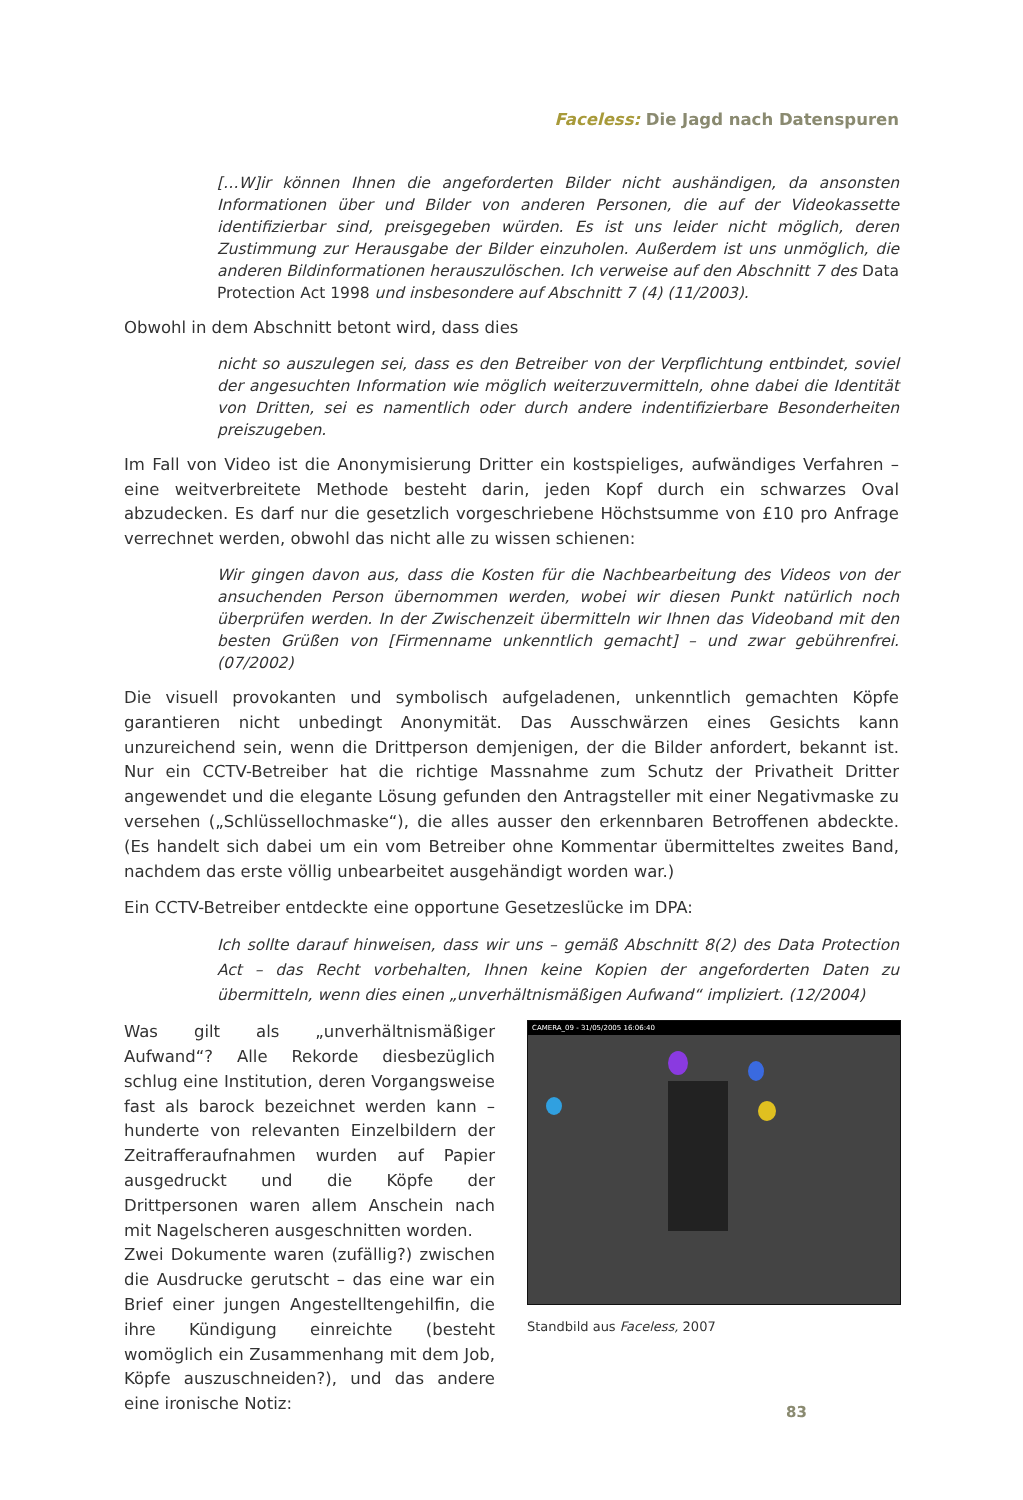Faceless: Die Jagd nach Datenspuren
[…W]ir können Ihnen die angeforderten Bilder nicht aushändigen, da ansonsten Informationen über und Bilder von anderen Personen, die auf der Videokassette identifizierbar sind, preisgegeben würden. Es ist uns leider nicht möglich, deren Zustimmung zur Herausgabe der Bilder einzuholen. Außerdem ist uns unmöglich, die anderen Bildinformationen herauszulöschen. Ich verweise auf den Abschnitt 7 des Data Protection Act 1998 und insbesondere auf Abschnitt 7 (4) (11/2003).
Obwohl in dem Abschnitt betont wird, dass dies
nicht so auszulegen sei, dass es den Betreiber von der Verpflichtung entbindet, soviel der angesuchten Information wie möglich weiterzuvermitteln, ohne dabei die Identität von Dritten, sei es namentlich oder durch andere indentifizierbare Besonderheiten preiszugeben.
Im Fall von Video ist die Anonymisierung Dritter ein kostspieliges, aufwändiges Verfahren – eine weitverbreitete Methode besteht darin, jeden Kopf durch ein schwarzes Oval abzudecken. Es darf nur die gesetzlich vorgeschriebene Höchstsumme von £10 pro Anfrage verrechnet werden, obwohl das nicht alle zu wissen schienen:
Wir gingen davon aus, dass die Kosten für die Nachbearbeitung des Videos von der ansuchenden Person übernommen werden, wobei wir diesen Punkt natürlich noch überprüfen werden. In der Zwischenzeit übermitteln wir Ihnen das Videoband mit den besten Grüßen von [Firmenname unkenntlich gemacht] – und zwar gebührenfrei. (07/2002)
Die visuell provokanten und symbolisch aufgeladenen, unkenntlich gemachten Köpfe garantieren nicht unbedingt Anonymität. Das Ausschwärzen eines Gesichts kann unzureichend sein, wenn die Drittperson demjenigen, der die Bilder anfordert, bekannt ist. Nur ein CCTV-Betreiber hat die richtige Massnahme zum Schutz der Privatheit Dritter angewendet und die elegante Lösung gefunden den Antragsteller mit einer Negativmaske zu versehen („Schlüssellochmaske“), die alles ausser den erkennbaren Betroffenen abdeckte. (Es handelt sich dabei um ein vom Betreiber ohne Kommentar übermitteltes zweites Band, nachdem das erste völlig unbearbeitet ausgehändigt worden war.)
Ein CCTV-Betreiber entdeckte eine opportune Gesetzeslücke im DPA:
Ich sollte darauf hinweisen, dass wir uns – gemäß Abschnitt 8(2) des Data Protection Act – das Recht vorbehalten, Ihnen keine Kopien der angeforderten Daten zu übermitteln, wenn dies einen „unverhältnismäßigen Aufwand“ impliziert. (12/2004)
Was gilt als „unverhältnismäßiger Aufwand“? Alle Rekorde diesbezüglich schlug eine Institution, deren Vorgangsweise fast als barock bezeichnet werden kann – hunderte von relevanten Einzelbildern der Zeitrafferaufnahmen wurden auf Papier ausgedruckt und die Köpfe der Drittpersonen waren allem Anschein nach mit Nagelscheren ausgeschnitten worden.
Zwei Dokumente waren (zufällig?) zwischen die Ausdrucke gerutscht – das eine war ein Brief einer jungen Angestelltengehilfin, die ihre Kündigung einreichte (besteht womöglich ein Zusammenhang mit dem Job, Köpfe auszuschneiden?), und das andere eine ironische Notiz:
CAMERA_09 - 31/05/2005 16:06:40
Standbild aus Faceless, 2007
83